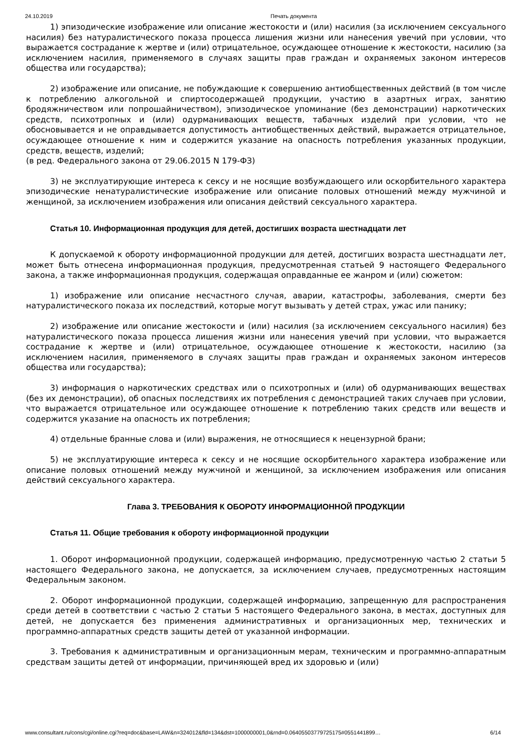24.10.2019 Печать документа
1) эпизодические изображение или описание жестокости и (или) насилия (за исключением сексуального насилия) без натуралистического показа процесса лишения жизни или нанесения увечий при условии, что выражается сострадание к жертве и (или) отрицательное, осуждающее отношение к жестокости, насилию (за исключением насилия, применяемого в случаях защиты прав граждан и охраняемых законом интересов общества или государства);
2) изображение или описание, не побуждающие к совершению антиобщественных действий (в том числе к потреблению алкогольной и спиртосодержащей продукции, участию в азартных играх, занятию бродяжничеством или попрошайничеством), эпизодическое упоминание (без демонстрации) наркотических средств, психотропных и (или) одурманивающих веществ, табачных изделий при условии, что не обосновывается и не оправдывается допустимость антиобщественных действий, выражается отрицательное, осуждающее отношение к ним и содержится указание на опасность потребления указанных продукции, средств, веществ, изделий;
(в ред. Федерального закона от 29.06.2015 N 179-ФЗ)
3) не эксплуатирующие интереса к сексу и не носящие возбуждающего или оскорбительного характера эпизодические ненатуралистические изображение или описание половых отношений между мужчиной и женщиной, за исключением изображения или описания действий сексуального характера.
Статья 10. Информационная продукция для детей, достигших возраста шестнадцати лет
К допускаемой к обороту информационной продукции для детей, достигших возраста шестнадцати лет, может быть отнесена информационная продукция, предусмотренная статьей 9 настоящего Федерального закона, а также информационная продукция, содержащая оправданные ее жанром и (или) сюжетом:
1) изображение или описание несчастного случая, аварии, катастрофы, заболевания, смерти без натуралистического показа их последствий, которые могут вызывать у детей страх, ужас или панику;
2) изображение или описание жестокости и (или) насилия (за исключением сексуального насилия) без натуралистического показа процесса лишения жизни или нанесения увечий при условии, что выражается сострадание к жертве и (или) отрицательное, осуждающее отношение к жестокости, насилию (за исключением насилия, применяемого в случаях защиты прав граждан и охраняемых законом интересов общества или государства);
3) информация о наркотических средствах или о психотропных и (или) об одурманивающих веществах (без их демонстрации), об опасных последствиях их потребления с демонстрацией таких случаев при условии, что выражается отрицательное или осуждающее отношение к потреблению таких средств или веществ и содержится указание на опасность их потребления;
4) отдельные бранные слова и (или) выражения, не относящиеся к нецензурной брани;
5) не эксплуатирующие интереса к сексу и не носящие оскорбительного характера изображение или описание половых отношений между мужчиной и женщиной, за исключением изображения или описания действий сексуального характера.
Глава 3. ТРЕБОВАНИЯ К ОБОРОТУ ИНФОРМАЦИОННОЙ ПРОДУКЦИИ
Статья 11. Общие требования к обороту информационной продукции
1. Оборот информационной продукции, содержащей информацию, предусмотренную частью 2 статьи 5 настоящего Федерального закона, не допускается, за исключением случаев, предусмотренных настоящим Федеральным законом.
2. Оборот информационной продукции, содержащей информацию, запрещенную для распространения среди детей в соответствии с частью 2 статьи 5 настоящего Федерального закона, в местах, доступных для детей, не допускается без применения административных и организационных мер, технических и программно-аппаратных средств защиты детей от указанной информации.
3. Требования к административным и организационным мерам, техническим и программно-аппаратным средствам защиты детей от информации, причиняющей вред их здоровью и (или)
www.consultant.ru/cons/cgi/online.cgi?req=doc&base=LAW&n=324012&fld=134&dst=1000000001,0&rnd=0.06405503779725175#0551441899… 6/14